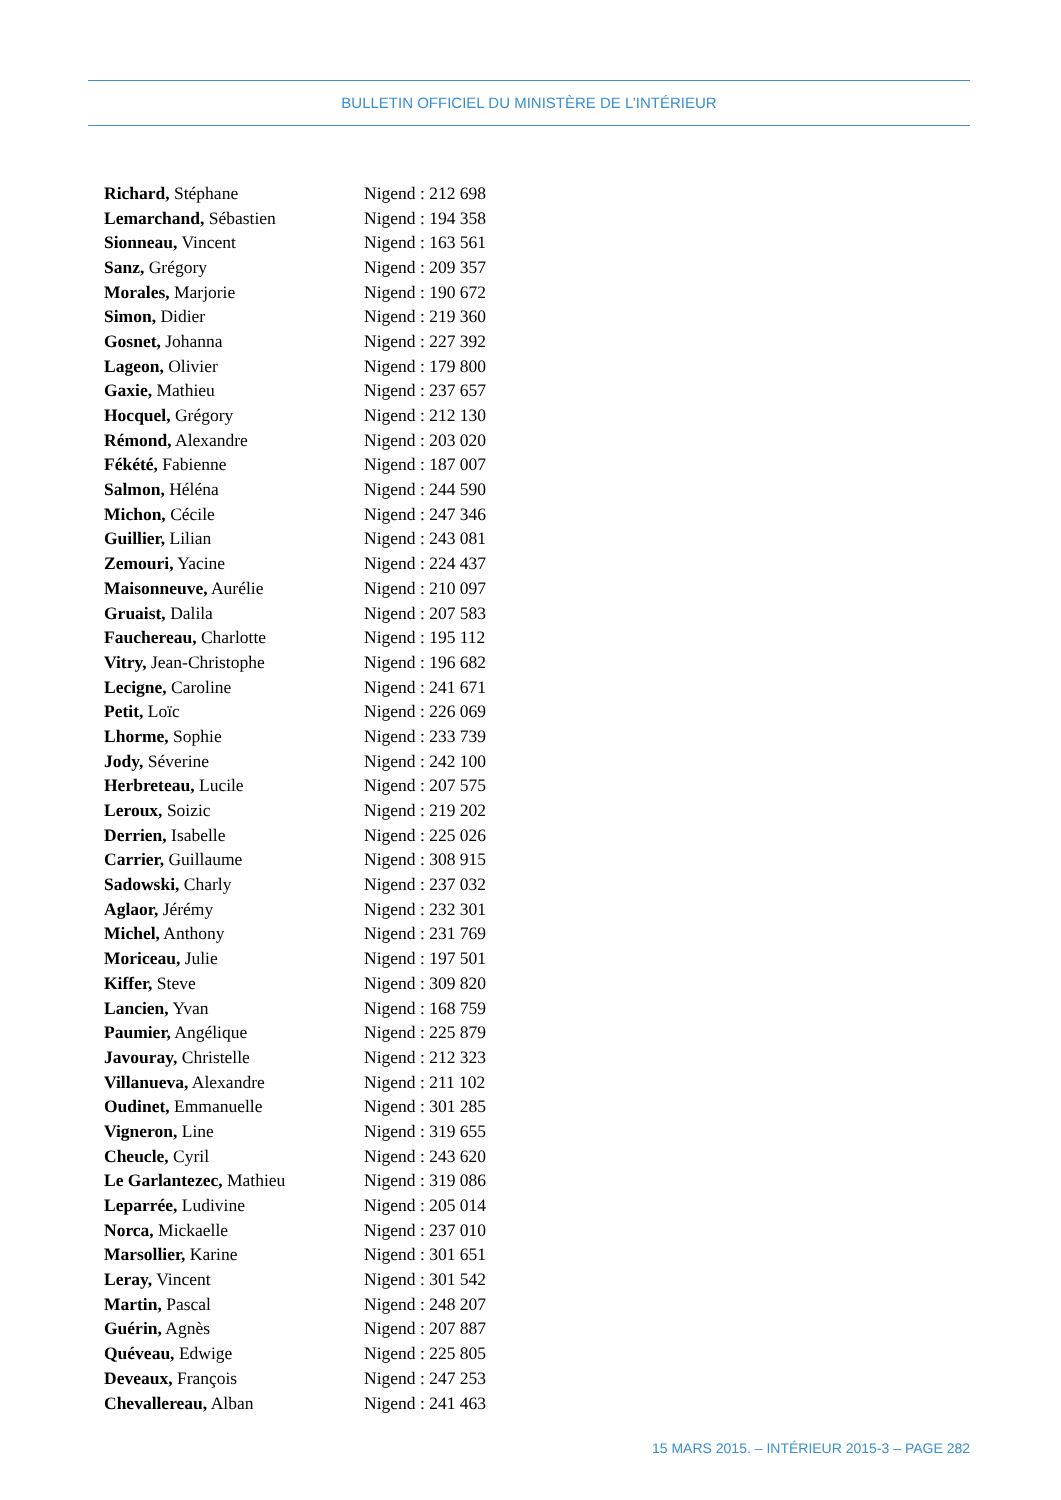BULLETIN OFFICIEL DU MINISTÈRE DE L’INTÉRIEUR
| Richard, Stéphane | Nigend : 212 698 |
| Lemarchand, Sébastien | Nigend : 194 358 |
| Sionneau, Vincent | Nigend : 163 561 |
| Sanz, Grégory | Nigend : 209 357 |
| Morales, Marjorie | Nigend : 190 672 |
| Simon, Didier | Nigend : 219 360 |
| Gosnet, Johanna | Nigend : 227 392 |
| Lageon, Olivier | Nigend : 179 800 |
| Gaxie, Mathieu | Nigend : 237 657 |
| Hocquel, Grégory | Nigend : 212 130 |
| Rémond, Alexandre | Nigend : 203 020 |
| Fékété, Fabienne | Nigend : 187 007 |
| Salmon, Héléna | Nigend : 244 590 |
| Michon, Cécile | Nigend : 247 346 |
| Guillier, Lilian | Nigend : 243 081 |
| Zemouri, Yacine | Nigend : 224 437 |
| Maisonneuve, Aurélie | Nigend : 210 097 |
| Gruaist, Dalila | Nigend : 207 583 |
| Fauchereau, Charlotte | Nigend : 195 112 |
| Vitry, Jean-Christophe | Nigend : 196 682 |
| Lecigne, Caroline | Nigend : 241 671 |
| Petit, Loïc | Nigend : 226 069 |
| Lhorme, Sophie | Nigend : 233 739 |
| Jody, Séverine | Nigend : 242 100 |
| Herbreteau, Lucile | Nigend : 207 575 |
| Leroux, Soizic | Nigend : 219 202 |
| Derrien, Isabelle | Nigend : 225 026 |
| Carrier, Guillaume | Nigend : 308 915 |
| Sadowski, Charly | Nigend : 237 032 |
| Aglaor, Jérémy | Nigend : 232 301 |
| Michel, Anthony | Nigend : 231 769 |
| Moriceau, Julie | Nigend : 197 501 |
| Kiffer, Steve | Nigend : 309 820 |
| Lancien, Yvan | Nigend : 168 759 |
| Paumier, Angélique | Nigend : 225 879 |
| Javouray, Christelle | Nigend : 212 323 |
| Villanueva, Alexandre | Nigend : 211 102 |
| Oudinet, Emmanuelle | Nigend : 301 285 |
| Vigneron, Line | Nigend : 319 655 |
| Cheucle, Cyril | Nigend : 243 620 |
| Le Garlantezec, Mathieu | Nigend : 319 086 |
| Leparrée, Ludivine | Nigend : 205 014 |
| Norca, Mickaelle | Nigend : 237 010 |
| Marsollier, Karine | Nigend : 301 651 |
| Leray, Vincent | Nigend : 301 542 |
| Martin, Pascal | Nigend : 248 207 |
| Guérin, Agnès | Nigend : 207 887 |
| Quéveau, Edwige | Nigend : 225 805 |
| Deveaux, François | Nigend : 247 253 |
| Chevallereau, Alban | Nigend : 241 463 |
15 MARS 2015. – INTÉRIEUR 2015-3 – PAGE 282